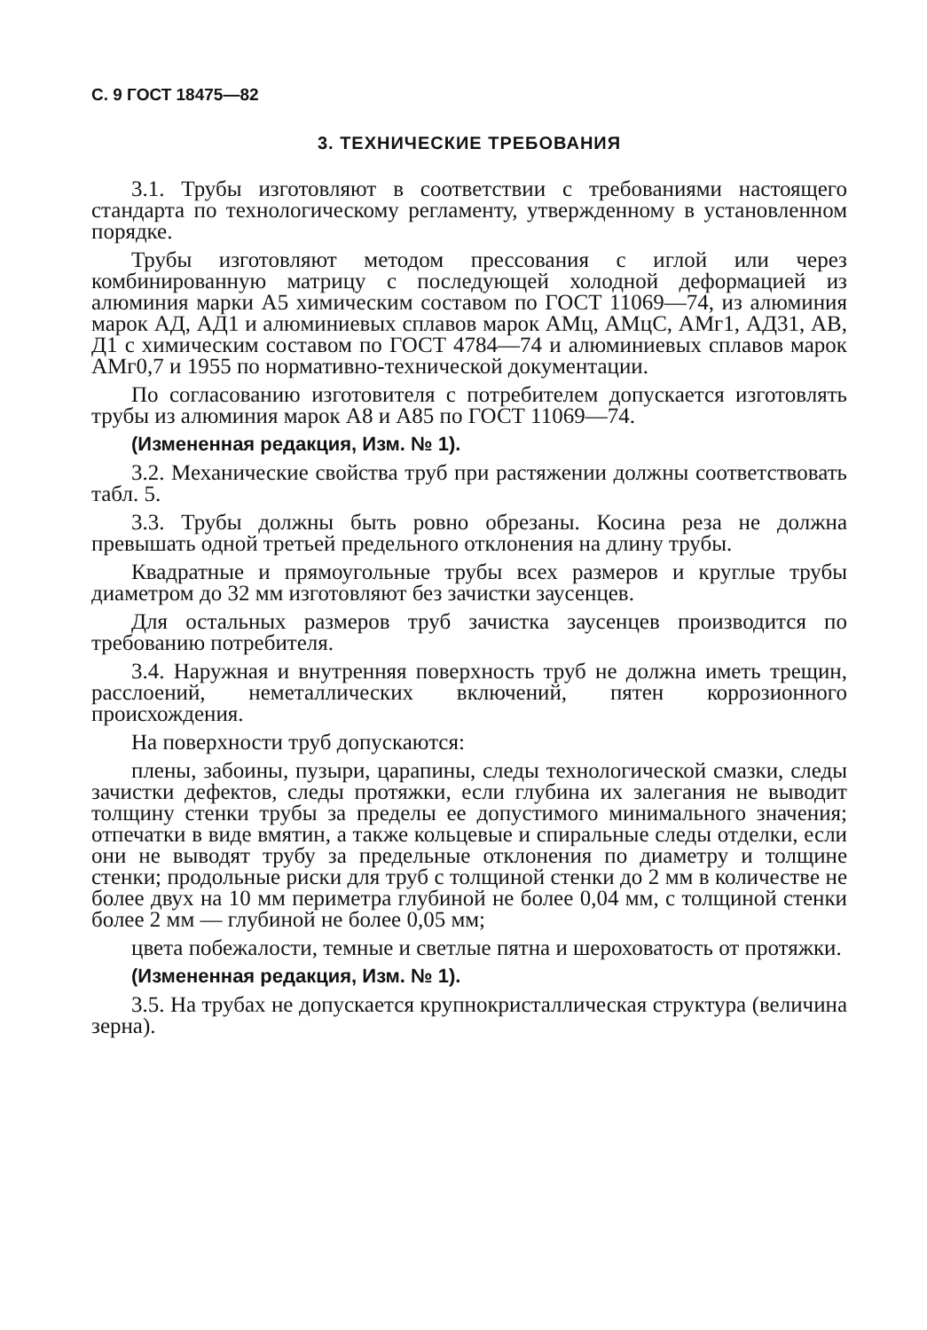С. 9 ГОСТ 18475—82
3. ТЕХНИЧЕСКИЕ ТРЕБОВАНИЯ
3.1. Трубы изготовляют в соответствии с требованиями настоящего стандарта по технологическому регламенту, утвержденному в установленном порядке.
Трубы изготовляют методом прессования с иглой или через комбинированную матрицу с последующей холодной деформацией из алюминия марки А5 химическим составом по ГОСТ 11069—74, из алюминия марок АД, АД1 и алюминиевых сплавов марок АМц, АМцС, АМг1, АД31, АВ, Д1 с химическим составом по ГОСТ 4784—74 и алюминиевых сплавов марок АМг0,7 и 1955 по нормативно-технической документации.
По согласованию изготовителя с потребителем допускается изготовлять трубы из алюминия марок А8 и А85 по ГОСТ 11069—74.
(Измененная редакция, Изм. № 1).
3.2. Механические свойства труб при растяжении должны соответствовать табл. 5.
3.3. Трубы должны быть ровно обрезаны. Косина реза не должна превышать одной третьей предельного отклонения на длину трубы.
Квадратные и прямоугольные трубы всех размеров и круглые трубы диаметром до 32 мм изготовляют без зачистки заусенцев.
Для остальных размеров труб зачистка заусенцев производится по требованию потребителя.
3.4. Наружная и внутренняя поверхность труб не должна иметь трещин, расслоений, неметаллических включений, пятен коррозионного происхождения.
На поверхности труб допускаются:
плены, забоины, пузыри, царапины, следы технологической смазки, следы зачистки дефектов, следы протяжки, если глубина их залегания не выводит толщину стенки трубы за пределы ее допустимого минимального значения; отпечатки в виде вмятин, а также кольцевые и спиральные следы отделки, если они не выводят трубу за предельные отклонения по диаметру и толщине стенки; продольные риски для труб с толщиной стенки до 2 мм в количестве не более двух на 10 мм периметра глубиной не более 0,04 мм, с толщиной стенки более 2 мм — глубиной не более 0,05 мм;
цвета побежалости, темные и светлые пятна и шероховатость от протяжки.
(Измененная редакция, Изм. № 1).
3.5. На трубах не допускается крупнокристаллическая структура (величина зерна).